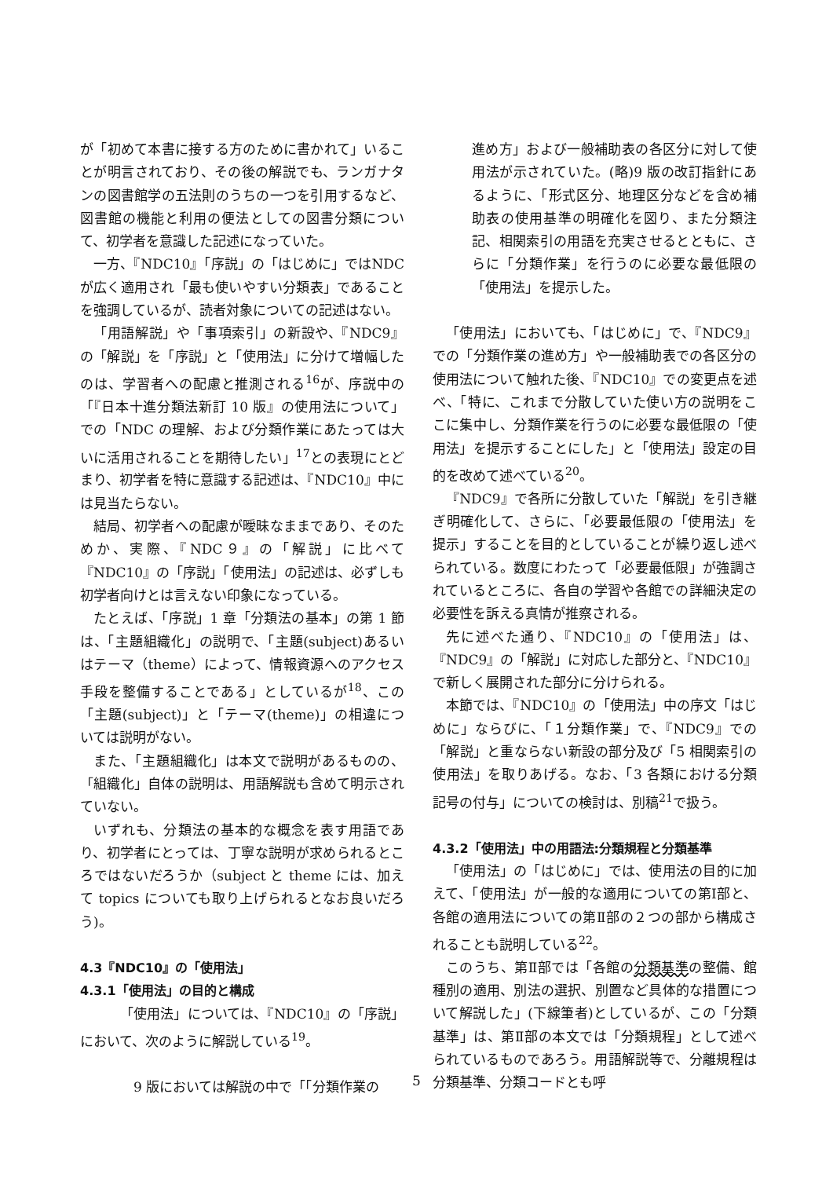が「初めて本書に接する方のために書かれて」いることが明言されており、その後の解説でも、ランガナタンの図書館学の五法則のうちの一つを引用するなど、図書館の機能と利用の便法としての図書分類について、初学者を意識した記述になっていた。
一方、『NDC10』「序説」の「はじめに」ではNDC が広く適用され「最も使いやすい分類表」であることを強調しているが、読者対象についての記述はない。
「用語解説」や「事項索引」の新設や、『NDC9』の「解説」を「序説」と「使用法」に分けて増幅したのは、学習者への配慮と推測される<sup>16</sup>が、序説中の「『日本十進分類法新訂 10 版』の使用法について」での「NDC の理解、および分類作業にあたっては大いに活用されることを期待したい」<sup>17</sup>との表現にとどまり、初学者を特に意識する記述は、『NDC10』中には見当たらない。
結局、初学者への配慮が曖昧なままであり、そのためか、実際、『NDC９』の「解説」に比べて『NDC10』の「序説」「使用法」の記述は、必ずしも初学者向けとは言えない印象になっている。
たとえば、「序説」1 章「分類法の基本」の第 1 節は、「主題組織化」の説明で、「主題(subject)あるいはテーマ（theme）によって、情報資源へのアクセス手段を整備することである」としているが<sup>18</sup>、この「主題(subject)」と「テーマ(theme)」の相違については説明がない。
また、「主題組織化」は本文で説明があるものの、「組織化」自体の説明は、用語解説も含めて明示されていない。
いずれも、分類法の基本的な概念を表す用語であり、初学者にとっては、丁寧な説明が求められるところではないだろうか（subject と theme には、加えて topics についても取り上げられるとなお良いだろう)。
4.3『NDC10』の「使用法」
4.3.1「使用法」の目的と構成
「使用法」については、『NDC10』の「序説」において、次のように解説している<sup>19</sup>。
9 版においては解説の中で「「分類作業の
進め方」および一般補助表の各区分に対して使用法が示されていた。(略)9 版の改訂指針にあるように、「形式区分、地理区分などを含め補助表の使用基準の明確化を図り、また分類注記、相関索引の用語を充実させるとともに、さらに「分類作業」を行うのに必要な最低限の「使用法」を提示した。
「使用法」においても、「はじめに」で、『NDC9』での「分類作業の進め方」や一般補助表での各区分の使用法について触れた後、『NDC10』での変更点を述べ、「特に、これまで分散していた使い方の説明をここに集中し、分類作業を行うのに必要な最低限の「使用法」を提示することにした」と「使用法」設定の目的を改めて述べている<sup>20</sup>。
『NDC9』で各所に分散していた「解説」を引き継ぎ明確化して、さらに、「必要最低限の「使用法」を提示」することを目的としていることが繰り返し述べられている。数度にわたって「必要最低限」が強調されているところに、各自の学習や各館での詳細決定の必要性を訴える真情が推察される。
先に述べた通り、『NDC10』の「使用法」は、『NDC9』の「解説」に対応した部分と、『NDC10』で新しく展開された部分に分けられる。
本節では、『NDC10』の「使用法」中の序文「はじめに」ならびに、「１分類作業」で、『NDC9』での「解説」と重ならない新設の部分及び「5 相関索引の使用法」を取りあげる。なお、「3 各類における分類記号の付与」についての検討は、別稿<sup>21</sup>で扱う。
4.3.2「使用法」中の用語法:分類規程と分類基準
「使用法」の「はじめに」では、使用法の目的に加えて、「使用法」が一般的な適用についての第Ⅰ部と、各館の適用法についての第Ⅱ部の２つの部から構成されることも説明している<sup>22</sup>。
このうち、第Ⅱ部では「各館の分類基準の整備、館種別の適用、別法の選択、別置など具体的な措置について解説した」(下線筆者)としているが、この「分類基準」は、第Ⅱ部の本文では「分類規程」として述べられているものであろう。用語解説等で、分離規程は分類基準、分類コードとも呼
5